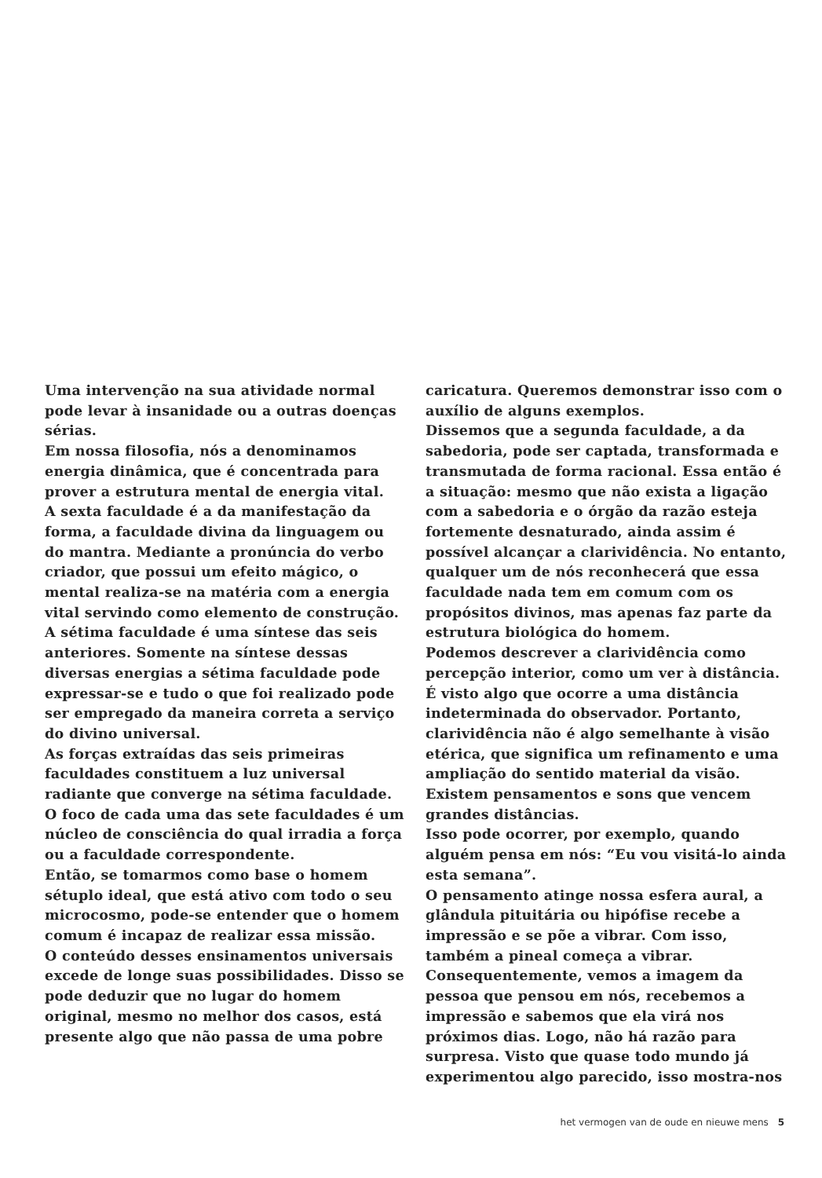Uma intervenção na sua atividade normal pode levar à insanidade ou a outras doenças sérias.
Em nossa filosofia, nós a denominamos energia dinâmica, que é concentrada para prover a estrutura mental de energia vital.
A sexta faculdade é a da manifestação da forma, a faculdade divina da linguagem ou do mantra. Mediante a pronúncia do verbo criador, que possui um efeito mágico, o mental realiza-se na matéria com a energia vital servindo como elemento de construção.
A sétima faculdade é uma síntese das seis anteriores. Somente na síntese dessas diversas energias a sétima faculdade pode expressar-se e tudo o que foi realizado pode ser empregado da maneira correta a serviço do divino universal.
As forças extraídas das seis primeiras faculdades constituem a luz universal radiante que converge na sétima faculdade. O foco de cada uma das sete faculdades é um núcleo de consciência do qual irradia a força ou a faculdade correspondente.
Então, se tomarmos como base o homem sétuplo ideal, que está ativo com todo o seu microcosmo, pode-se entender que o homem comum é incapaz de realizar essa missão.
O conteúdo desses ensinamentos universais excede de longe suas possibilidades. Disso se pode deduzir que no lugar do homem original, mesmo no melhor dos casos, está presente algo que não passa de uma pobre
caricatura. Queremos demonstrar isso com o auxílio de alguns exemplos.
Dissemos que a segunda faculdade, a da sabedoria, pode ser captada, transformada e transmutada de forma racional. Essa então é a situação: mesmo que não exista a ligação com a sabedoria e o órgão da razão esteja fortemente desnaturado, ainda assim é possível alcançar a clarividência. No entanto, qualquer um de nós reconhecerá que essa faculdade nada tem em comum com os propósitos divinos, mas apenas faz parte da estrutura biológica do homem.
Podemos descrever a clarividência como percepção interior, como um ver à distância. É visto algo que ocorre a uma distância indeterminada do observador. Portanto, clarividência não é algo semelhante à visão etérica, que significa um refinamento e uma ampliação do sentido material da visão.
Existem pensamentos e sons que vencem grandes distâncias.
Isso pode ocorrer, por exemplo, quando alguém pensa em nós: “Eu vou visitá-lo ainda esta semana”.
O pensamento atinge nossa esfera aural, a glândula pituitária ou hipófise recebe a impressão e se põe a vibrar. Com isso, também a pineal começa a vibrar. Consequentemente, vemos a imagem da pessoa que pensou em nós, recebemos a impressão e sabemos que ela virá nos próximos dias. Logo, não há razão para surpresa. Visto que quase todo mundo já experimentou algo parecido, isso mostra-nos
het vermogen van de oude en nieuwe mens 5